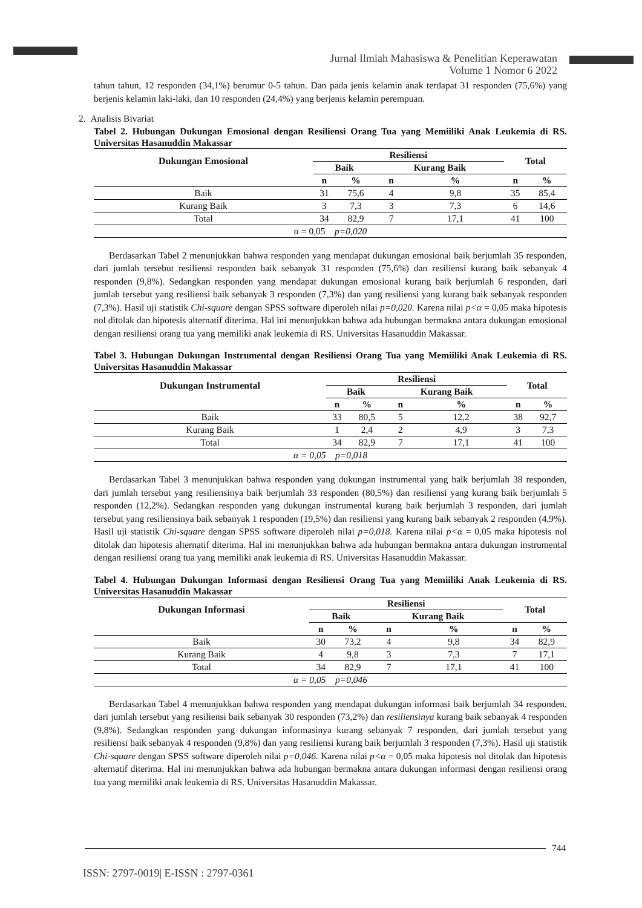Jurnal Ilmiah Mahasiswa & Penelitian Keperawatan
Volume 1 Nomor 6 2022
tahun tahun, 12 responden (34,1%) berumur 0-5 tahun. Dan pada jenis kelamin anak terdapat 31 responden (75,6%) yang berjenis kelamin laki-laki, dan 10 responden (24,4%) yang berjenis kelamin perempuan.
2. Analisis Bivariat
Tabel 2. Hubungan Dukungan Emosional dengan Resiliensi Orang Tua yang Memiiliki Anak Leukemia di RS. Universitas Hasanuddin Makassar
| Dukungan Emosional | Resiliensi | | | | Total | |
| --- | --- | --- | --- | --- | --- | --- |
| | Baik | | Kurang Baik | | | |
| | n | % | n | % | n | % |
| Baik | 31 | 75,6 | 4 | 9,8 | 35 | 85,4 |
| Kurang Baik | 3 | 7,3 | 3 | 7,3 | 6 | 14,6 |
| Total | 34 | 82,9 | 7 | 17,1 | 41 | 100 |
| α = 0,05 p=0,020 | | | | | | |
Berdasarkan Tabel 2 menunjukkan bahwa responden yang mendapat dukungan emosional baik berjumlah 35 responden, dari jumlah tersebut resiliensi responden baik sebanyak 31 responden (75,6%) dan resiliensi kurang baik sebanyak 4 responden (9,8%). Sedangkan responden yang mendapat dukungan emosional kurang baik berjumlah 6 responden, dari jumlah tersebut yang resiliensi baik sebanyak 3 responden (7,3%) dan yang resiliensi yang kurang baik sebanyak responden (7,3%). Hasil uji statistik Chi-square dengan SPSS software diperoleh nilai p=0,020. Karena nilai p<α = 0,05 maka hipotesis nol ditolak dan hipotesis alternatif diterima. Hal ini menunjukkan bahwa ada hubungan bermakna antara dukungan emosional dengan resiliensi orang tua yang memiliki anak leukemia di RS. Universitas Hasanuddin Makassar.
Tabel 3. Hubungan Dukungan Instrumental dengan Resiliensi Orang Tua yang Memiiliki Anak Leukemia di RS. Universitas Hasanuddin Makassar
| Dukungan Instrumental | Resiliensi | | | | Total | |
| --- | --- | --- | --- | --- | --- | --- |
| | Baik | | Kurang Baik | | | |
| | n | % | n | % | n | % |
| Baik | 33 | 80,5 | 5 | 12,2 | 38 | 92,7 |
| Kurang Baik | 1 | 2,4 | 2 | 4,9 | 3 | 7,3 |
| Total | 34 | 82,9 | 7 | 17,1 | 41 | 100 |
| α = 0,05 p=0,018 | | | | | | |
Berdasarkan Tabel 3 menunjukkan bahwa responden yang dukungan instrumental yang baik berjumlah 38 responden, dari jumlah tersebut yang resiliensinya baik berjumlah 33 responden (80,5%) dan resiliensi yang kurang baik berjumlah 5 responden (12,2%). Sedangkan responden yang dukungan instrumental kurang baik berjumlah 3 responden, dari jumlah tersebut yang resiliensinya baik sebanyak 1 responden (19,5%) dan resiliensi yang kurang baik sebanyak 2 responden (4,9%). Hasil uji statistik Chi-square dengan SPSS software diperoleh nilai p=0,018. Karena nilai p<α = 0,05 maka hipotesis nol ditolak dan hipotesis alternatif diterima. Hal ini menunjukkan bahwa ada hubungan bermakna antara dukungan instrumental dengan resiliensi orang tua yang memiliki anak leukemia di RS. Universitas Hasanuddin Makassar.
Tabel 4. Hubungan Dukungan Informasi dengan Resiliensi Orang Tua yang Memiiliki Anak Leukemia di RS. Universitas Hasanuddin Makassar
| Dukungan Informasi | Resiliensi | | | | Total | |
| --- | --- | --- | --- | --- | --- | --- |
| | Baik | | Kurang Baik | | | |
| | n | % | n | % | n | % |
| Baik | 30 | 73,2 | 4 | 9,8 | 34 | 82,9 |
| Kurang Baik | 4 | 9,8 | 3 | 7,3 | 7 | 17,1 |
| Total | 34 | 82,9 | 7 | 17,1 | 41 | 100 |
| α = 0,05 p=0,046 | | | | | | |
Berdasarkan Tabel 4 menunjukkan bahwa responden yang mendapat dukungan informasi baik berjumlah 34 responden, dari jumlah tersebut yang resiliensi baik sebanyak 30 responden (73,2%) dan resiliensinya kurang baik sebanyak 4 responden (9,8%). Sedangkan responden yang dukungan informasinya kurang sebanyak 7 responden, dari jumlah tersebut yang resiliensi baik sebanyak 4 responden (9,8%) dan yang resiliensi kurang baik berjumlah 3 responden (7,3%). Hasil uji statistik Chi-square dengan SPSS software diperoleh nilai p=0,046. Karena nilai p<α = 0,05 maka hipotesis nol ditolak dan hipotesis alternatif diterima. Hal ini menunjukkan bahwa ada hubungan bermakna antara dukungan informasi dengan resiliensi orang tua yang memiliki anak leukemia di RS. Universitas Hasanuddin Makassar.
744
ISSN: 2797-0019| E-ISSN : 2797-0361